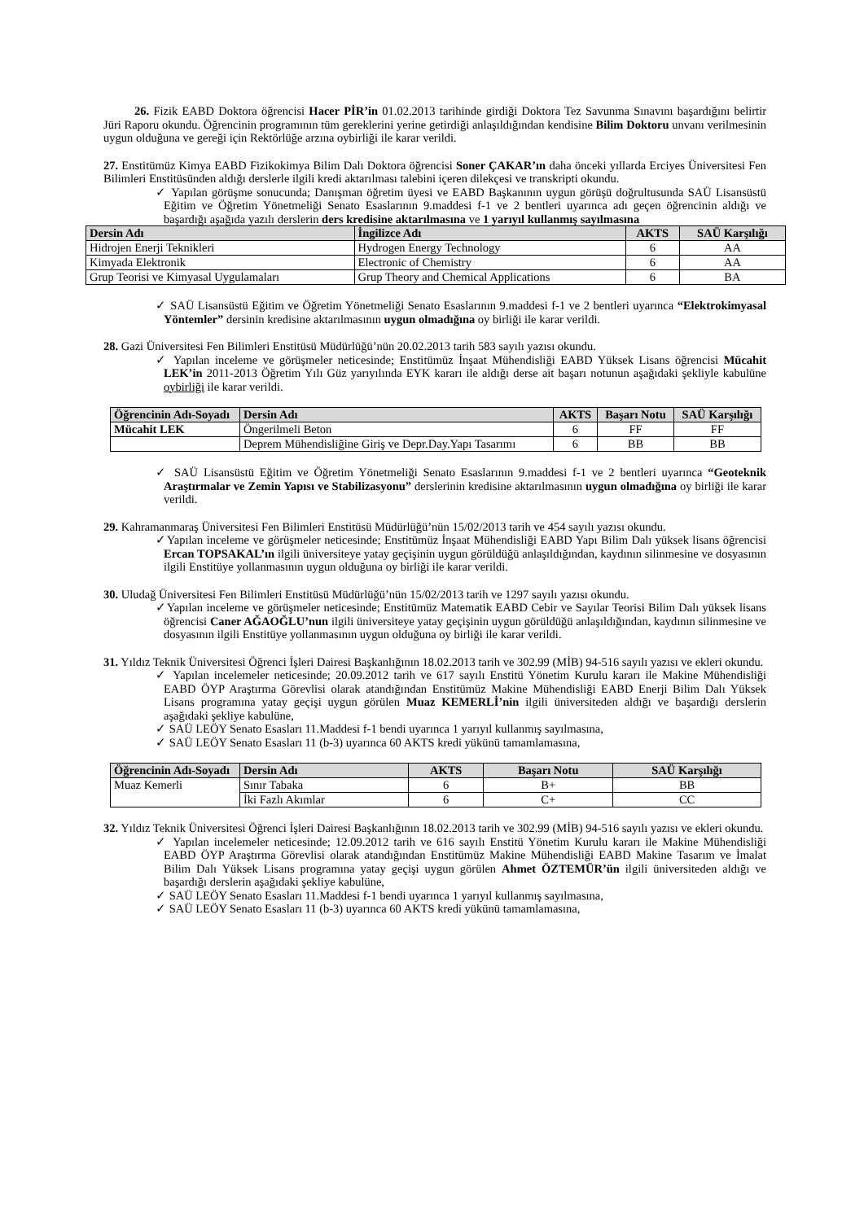26. Fizik EABD Doktora öğrencisi Hacer PİR’in 01.02.2013 tarihinde girdiği Doktora Tez Savunma Sınavını başardığını belirtir Jüri Raporu okundu. Öğrencinin programının tüm gereklerini yerine getirdiği anlaşıldığından kendisine Bilim Doktoru unvanı verilmesinin uygun olduğuna ve gereği için Rektörlüğe arzına oybirliği ile karar verildi.
27. Enstitümüz Kimya EABD Fizikokimya Bilim Dalı Doktora öğrencisi Soner ÇAKAR’ın daha önceki yıllarda Erciyes Üniversitesi Fen Bilimleri Enstitüsünden aldığı derslerle ilgili kredi aktarılması talebini içeren dilekçesi ve transkripti okundu.
✓ Yapılan görüşme sonucunda; Danışman öğretim üyesi ve EABD Başkanının uygun görüşü doğrultusunda SAÜ Lisansüstü Eğitim ve Öğretim Yönetmeliği Senato Esaslarının 9.maddesi f-1 ve 2 bentleri uyarınca adı geçen öğrencinin aldığı ve başardığı aşağıda yazılı derslerin ders kredisine aktarılmasına ve 1 yarıyıl kullanmış sayılmasına
| Dersin Adı | İngilizce Adı | AKTS | SAÜ Karşılığı |
| --- | --- | --- | --- |
| Hidrojen Enerji Teknikleri | Hydrogen Energy Technology | 6 | AA |
| Kimyada Elektronik | Electronic of Chemistry | 6 | AA |
| Grup Teorisi ve Kimyasal Uygulamaları | Grup Theory and Chemical Applications | 6 | BA |
✓ SAÜ Lisansüstü Eğitim ve Öğretim Yönetmeliği Senato Esaslarının 9.maddesi f-1 ve 2 bentleri uyarınca “Elektrokimyasal Yöntemler” dersinin kredisine aktarılmasının uygun olmadığına oy birliği ile karar verildi.
28. Gazi Üniversitesi Fen Bilimleri Enstitüsü Müdürlüğü’nün 20.02.2013 tarih 583 sayılı yazısı okundu.
✓ Yapılan inceleme ve görüşmeler neticesinde; Enstitümüz İnşaat Mühendisliği EABD Yüksek Lisans öğrencisi Mücahit LEK’in 2011-2013 Öğretim Yılı Güz yarıyılında EYK kararı ile aldığı derse ait başarı notunun aşağıdaki şekliyle kabulüne oybirliği ile karar verildi.
| Öğrencinin Adı-Soyadı | Dersin Adı | AKTS | Başarı Notu | SAÜ Karşılığı |
| --- | --- | --- | --- | --- |
| Mücahit LEK | Öngerilmeli Beton | 6 | FF | FF |
| | Deprem Mühendisliğine Giriş ve Depr.Day.Yapı Tasarımı | 6 | BB | BB |
✓ SAÜ Lisansüstü Eğitim ve Öğretim Yönetmeliği Senato Esaslarının 9.maddesi f-1 ve 2 bentleri uyarınca “Geoteknik Araştırmalar ve Zemin Yapısı ve Stabilizasyonu” derslerinin kredisine aktarılmasının uygun olmadığına oy birliği ile karar verildi.
29. Kahramanmaraş Üniversitesi Fen Bilimleri Enstitüsü Müdürlüğü’nün 15/02/2013 tarih ve 454 sayılı yazısı okundu.
✓Yapılan inceleme ve görüşmeler neticesinde; Enstitümüz İnşaat Mühendisliği EABD Yapı Bilim Dalı yüksek lisans öğrencisi Ercan TOPSAKAL’ın ilgili üniversiteye yatay geçişinin uygun görüldüğü anlaşıldığından, kaydının silinmesine ve dosyasının ilgili Enstitüye yollanmasının uygun olduğuna oy birliği ile karar verildi.
30. Uludağ Üniversitesi Fen Bilimleri Enstitüsü Müdürlüğü’nün 15/02/2013 tarih ve 1297 sayılı yazısı okundu.
✓Yapılan inceleme ve görüşmeler neticesinde; Enstitümüz Matematik EABD Cebir ve Sayılar Teorisi Bilim Dalı yüksek lisans öğrencisi Caner AĞAOĞLU’nun ilgili üniversiteye yatay geçişinin uygun görüldüğü anlaşıldığından, kaydının silinmesine ve dosyasının ilgili Enstitüye yollanmasının uygun olduğuna oy birliği ile karar verildi.
31. Yıldız Teknik Üniversitesi Öğrenci İşleri Dairesi Başkanlığının 18.02.2013 tarih ve 302.99 (MİB) 94-516 sayılı yazısı ve ekleri okundu.
✓ Yapılan incelemeler neticesinde; 20.09.2012 tarih ve 617 sayılı Enstitü Yönetim Kurulu kararı ile Makine Mühendisliği EABD ÖYP Araştırma Görevlisi olarak atandığından Enstitümüz Makine Mühendisliği EABD Enerji Bilim Dalı Yüksek Lisans programına yatay geçişi uygun görülen Muaz KEMERLİ’nin ilgili üniversiteden aldığı ve başardığı derslerin aşağıdaki şekliye kabulüne,
✓ SAÜ LEÖY Senato Esasları 11.Maddesi f-1 bendi uyarınca 1 yarıyıl kullanmış sayılmasına,
✓ SAÜ LEÖY Senato Esasları 11 (b-3) uyarınca 60 AKTS kredi yükünü tamamlamasına,
| Öğrencinin Adı-Soyadı | Dersin Adı | AKTS | Başarı Notu | SAÜ Karşılığı |
| --- | --- | --- | --- | --- |
| Muaz Kemerli | Sınır Tabaka | 6 | B+ | BB |
| | İki Fazlı Akımlar | 6 | C+ | CC |
32. Yıldız Teknik Üniversitesi Öğrenci İşleri Dairesi Başkanlığının 18.02.2013 tarih ve 302.99 (MİB) 94-516 sayılı yazısı ve ekleri okundu.
✓ Yapılan incelemeler neticesinde; 12.09.2012 tarih ve 616 sayılı Enstitü Yönetim Kurulu kararı ile Makine Mühendisliği EABD ÖYP Araştırma Görevlisi olarak atandığından Enstitümüz Makine Mühendisliği EABD Makine Tasarım ve İmalat Bilim Dalı Yüksek Lisans programına yatay geçişi uygun görülen Ahmet ÖZTEMÜR’ün ilgili üniversiteden aldığı ve başardığı derslerin aşağıdaki şekliye kabulüne,
✓ SAÜ LEÖY Senato Esasları 11.Maddesi f-1 bendi uyarınca 1 yarıyıl kullanmış sayılmasına,
✓ SAÜ LEÖY Senato Esasları 11 (b-3) uyarınca 60 AKTS kredi yükünü tamamlamasına,